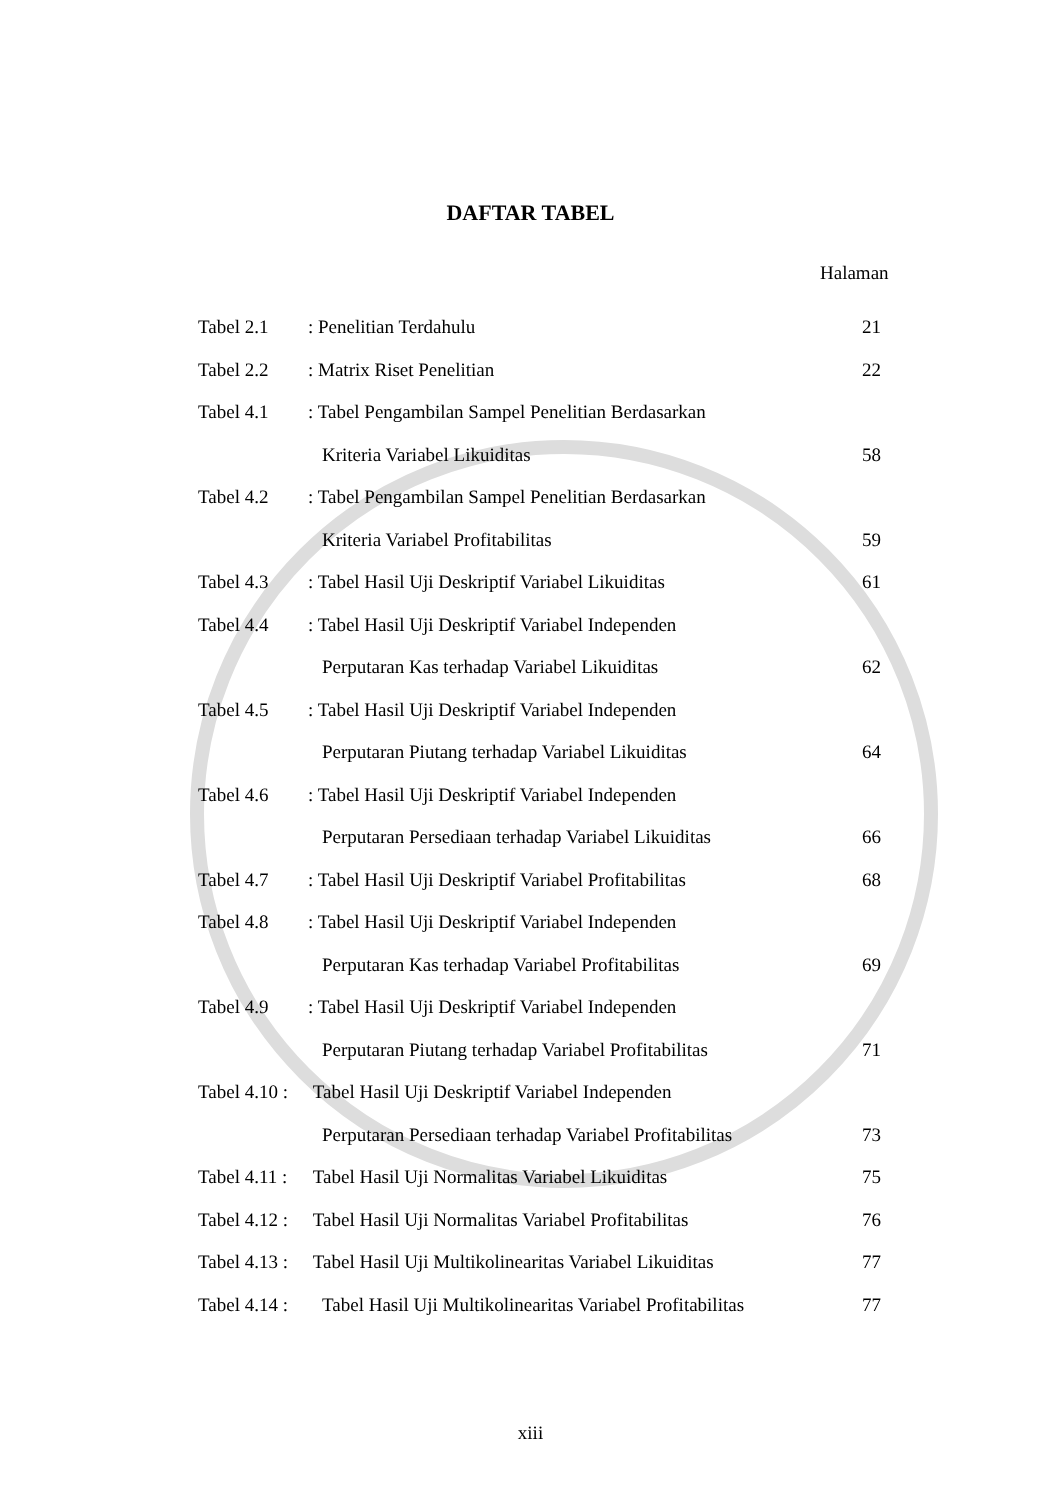DAFTAR TABEL
Halaman
| Tabel 2.1 | : Penelitian Terdahulu | 21 |
| Tabel 2.2 | : Matrix Riset Penelitian | 22 |
| Tabel 4.1 | : Tabel Pengambilan Sampel Penelitian Berdasarkan | |
| | Kriteria Variabel Likuiditas | 58 |
| Tabel 4.2 | : Tabel Pengambilan Sampel Penelitian Berdasarkan | |
| | Kriteria Variabel Profitabilitas | 59 |
| Tabel 4.3 | : Tabel Hasil Uji Deskriptif Variabel Likuiditas | 61 |
| Tabel 4.4 | : Tabel Hasil Uji Deskriptif Variabel Independen | |
| | Perputaran Kas terhadap Variabel Likuiditas | 62 |
| Tabel 4.5 | : Tabel Hasil Uji Deskriptif Variabel Independen | |
| | Perputaran Piutang terhadap Variabel Likuiditas | 64 |
| Tabel 4.6 | : Tabel Hasil Uji Deskriptif Variabel Independen | |
| | Perputaran Persediaan terhadap Variabel Likuiditas | 66 |
| Tabel 4.7 | : Tabel Hasil Uji Deskriptif Variabel Profitabilitas | 68 |
| Tabel 4.8 | : Tabel Hasil Uji Deskriptif Variabel Independen | |
| | Perputaran Kas terhadap Variabel Profitabilitas | 69 |
| Tabel 4.9 | : Tabel Hasil Uji Deskriptif Variabel Independen | |
| | Perputaran Piutang terhadap Variabel Profitabilitas | 71 |
| Tabel 4.10 : | Tabel Hasil Uji Deskriptif Variabel Independen | |
| | Perputaran Persediaan terhadap Variabel Profitabilitas | 73 |
| Tabel 4.11 : | Tabel Hasil Uji Normalitas Variabel Likuiditas | 75 |
| Tabel 4.12 : | Tabel Hasil Uji Normalitas Variabel Profitabilitas | 76 |
| Tabel 4.13 : | Tabel Hasil Uji Multikolinearitas Variabel Likuiditas | 77 |
| Tabel 4.14 : | Tabel Hasil Uji Multikolinearitas Variabel Profitabilitas | 77 |
xiii